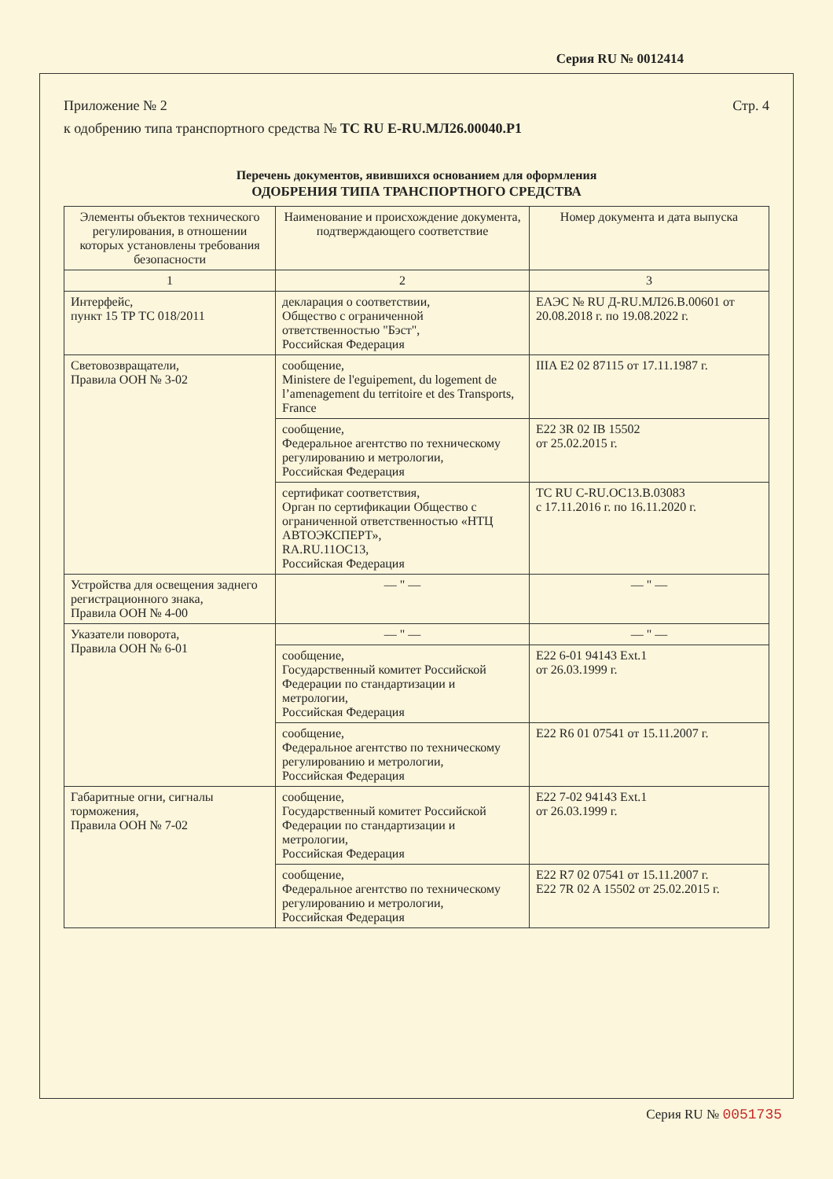Серия RU № 0012414
Приложение № 2 Стр. 4
к одобрению типа транспортного средства № ТС RU E-RU.МЛ26.00040.Р1
Перечень документов, явившихся основанием для оформления
ОДОБРЕНИЯ ТИПА ТРАНСПОРТНОГО СРЕДСТВА
| Элементы объектов технического регулирования, в отношении которых установлены требования безопасности | Наименование и происхождение документа, подтверждающего соответствие | Номер документа и дата выпуска |
| --- | --- | --- |
| 1 | 2 | 3 |
| Интерфейс, пункт 15 ТР ТС 018/2011 | декларация о соответствии, Общество с ограниченной ответственностью "Бэст", Российская Федерация | ЕАЭС № RU Д-RU.МЛ26.В.00601 от 20.08.2018 г. по 19.08.2022 г. |
| Световозвращатели, Правила ООН № 3-02 | сообщение, Ministere de l'eguipement, du logement de l’amenagement du territoire et des Transports, France | IIIA E2 02 87115 от 17.11.1987 г. |
| | сообщение, Федеральное агентство по техническому регулированию и метрологии, Российская Федерация | E22 3R 02 IB 15502 от 25.02.2015 г. |
| | сертификат соответствия, Орган по сертификации Общество с ограниченной ответственностью «НТЦ АВТОЭКСПЕРТ», RA.RU.11OC13, Российская Федерация | ТС RU C-RU.OC13.B.03083 с 17.11.2016 г. по 16.11.2020 г. |
| Устройства для освещения заднего регистрационного знака, Правила ООН № 4-00 | — " — | — " — |
| Указатели поворота, Правила ООН № 6-01 | — " — | — " — |
| | сообщение, Государственный комитет Российской Федерации по стандартизации и метрологии, Российская Федерация | E22 6-01 94143 Ext.1 от 26.03.1999 г. |
| | сообщение, Федеральное агентство по техническому регулированию и метрологии, Российская Федерация | E22 R6 01 07541 от 15.11.2007 г. |
| Габаритные огни, сигналы торможения, Правила ООН № 7-02 | сообщение, Государственный комитет Российской Федерации по стандартизации и метрологии, Российская Федерация | E22 7-02 94143 Ext.1 от 26.03.1999 г. |
| | сообщение, Федеральное агентство по техническому регулированию и метрологии, Российская Федерация | E22 R7 02 07541 от 15.11.2007 г. E22 7R 02 A 15502 от 25.02.2015 г. |
Серия RU № 0051735